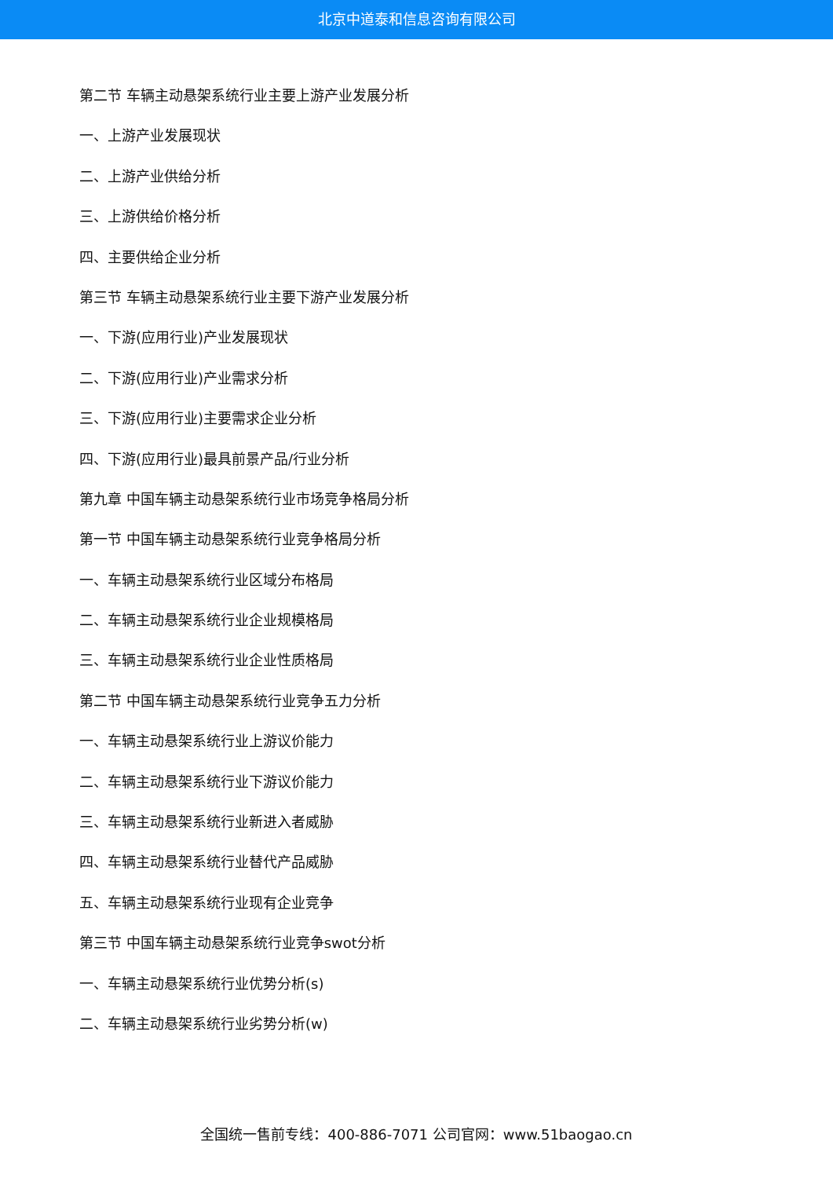北京中道泰和信息咨询有限公司
第二节 车辆主动悬架系统行业主要上游产业发展分析
一、上游产业发展现状
二、上游产业供给分析
三、上游供给价格分析
四、主要供给企业分析
第三节 车辆主动悬架系统行业主要下游产业发展分析
一、下游(应用行业)产业发展现状
二、下游(应用行业)产业需求分析
三、下游(应用行业)主要需求企业分析
四、下游(应用行业)最具前景产品/行业分析
第九章 中国车辆主动悬架系统行业市场竞争格局分析
第一节 中国车辆主动悬架系统行业竞争格局分析
一、车辆主动悬架系统行业区域分布格局
二、车辆主动悬架系统行业企业规模格局
三、车辆主动悬架系统行业企业性质格局
第二节 中国车辆主动悬架系统行业竞争五力分析
一、车辆主动悬架系统行业上游议价能力
二、车辆主动悬架系统行业下游议价能力
三、车辆主动悬架系统行业新进入者威胁
四、车辆主动悬架系统行业替代产品威胁
五、车辆主动悬架系统行业现有企业竞争
第三节 中国车辆主动悬架系统行业竞争swot分析
一、车辆主动悬架系统行业优势分析(s)
二、车辆主动悬架系统行业劣势分析(w)
全国统一售前专线：400-886-7071 公司官网：www.51baogao.cn